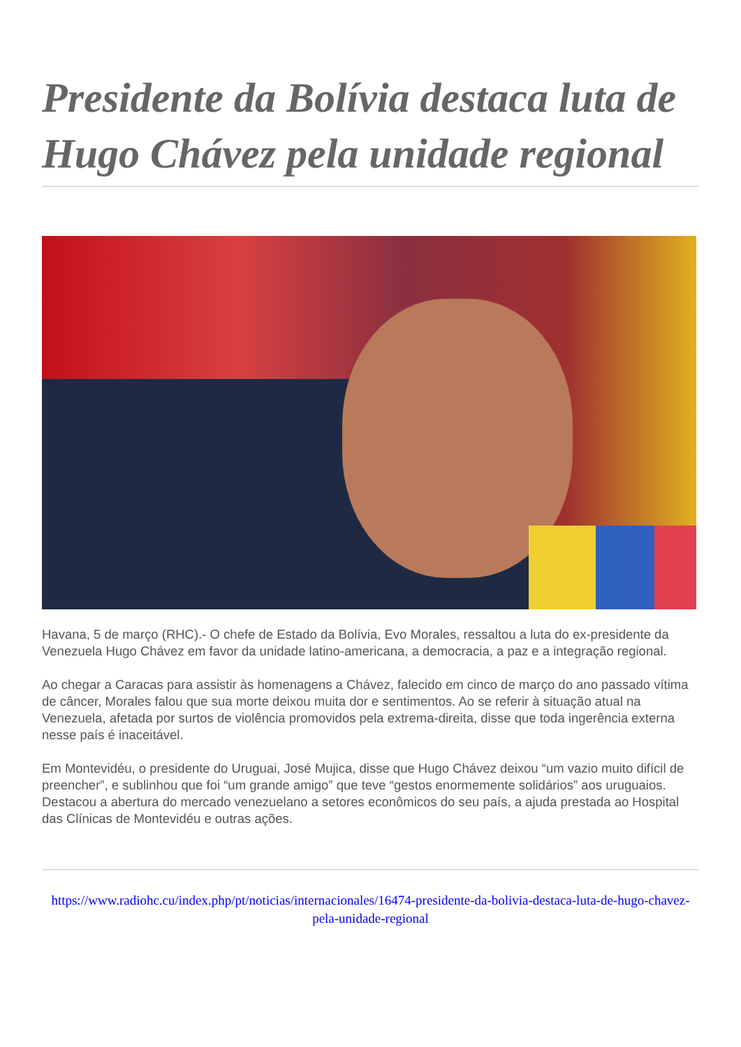Presidente da Bolívia destaca luta de Hugo Chávez pela unidade regional
Havana, 5 de março (RHC).- O chefe de Estado da Bolívia, Evo Morales, ressaltou a luta do ex-presidente da Venezuela Hugo Chávez em favor da unidade latino-americana, a democracia, a paz e a integração regional.
Ao chegar a Caracas para assistir às homenagens a Chávez, falecido em cinco de março do ano passado vítima de câncer, Morales falou que sua morte deixou muita dor e sentimentos. Ao se referir à situação atual na Venezuela, afetada por surtos de violência promovidos pela extrema-direita, disse que toda ingerência externa nesse país é inaceitável.
Em Montevidéu, o presidente do Uruguai, José Mujica, disse que Hugo Chávez deixou “um vazio muito difícil de preencher”, e sublinhou que foi “um grande amigo” que teve “gestos enormemente solidários” aos uruguaios. Destacou a abertura do mercado venezuelano a setores econômicos do seu país, a ajuda prestada ao Hospital das Clínicas de Montevidéu e outras ações.
https://www.radiohc.cu/index.php/pt/noticias/internacionales/16474-presidente-da-bolivia-destaca-luta-de-hugo-chavez-pela-unidade-regional